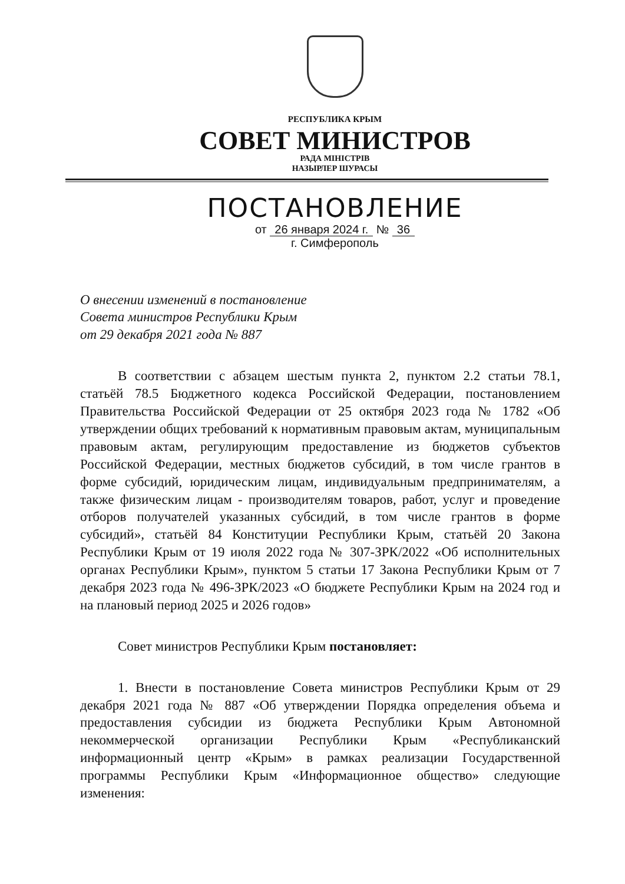РЕСПУБЛИКА КРЫМ
СОВЕТ МИНИСТРОВ
РАДА МІНІСТРІВ
НАЗЫРЛЕР ШУРАСЫ
ПОСТАНОВЛЕНИЕ
от 26 января 2024 г. № 36
г. Симферополь
О внесении изменений в постановление
Совета министров Республики Крым
от 29 декабря 2021 года № 887
В соответствии с абзацем шестым пункта 2, пунктом 2.2 статьи 78.1, статьёй 78.5 Бюджетного кодекса Российской Федерации, постановлением Правительства Российской Федерации от 25 октября 2023 года № 1782 «Об утверждении общих требований к нормативным правовым актам, муниципальным правовым актам, регулирующим предоставление из бюджетов субъектов Российской Федерации, местных бюджетов субсидий, в том числе грантов в форме субсидий, юридическим лицам, индивидуальным предпринимателям, а также физическим лицам - производителям товаров, работ, услуг и проведение отборов получателей указанных субсидий, в том числе грантов в форме субсидий», статьёй 84 Конституции Республики Крым, статьёй 20 Закона Республики Крым от 19 июля 2022 года № 307-ЗРК/2022 «Об исполнительных органах Республики Крым», пунктом 5 статьи 17 Закона Республики Крым от 7 декабря 2023 года № 496-ЗРК/2023 «О бюджете Республики Крым на 2024 год и на плановый период 2025 и 2026 годов»
Совет министров Республики Крым постановляет:
1. Внести в постановление Совета министров Республики Крым от 29 декабря 2021 года № 887 «Об утверждении Порядка определения объема и предоставления субсидии из бюджета Республики Крым Автономной некоммерческой организации Республики Крым «Республиканский информационный центр «Крым» в рамках реализации Государственной программы Республики Крым «Информационное общество» следующие изменения: